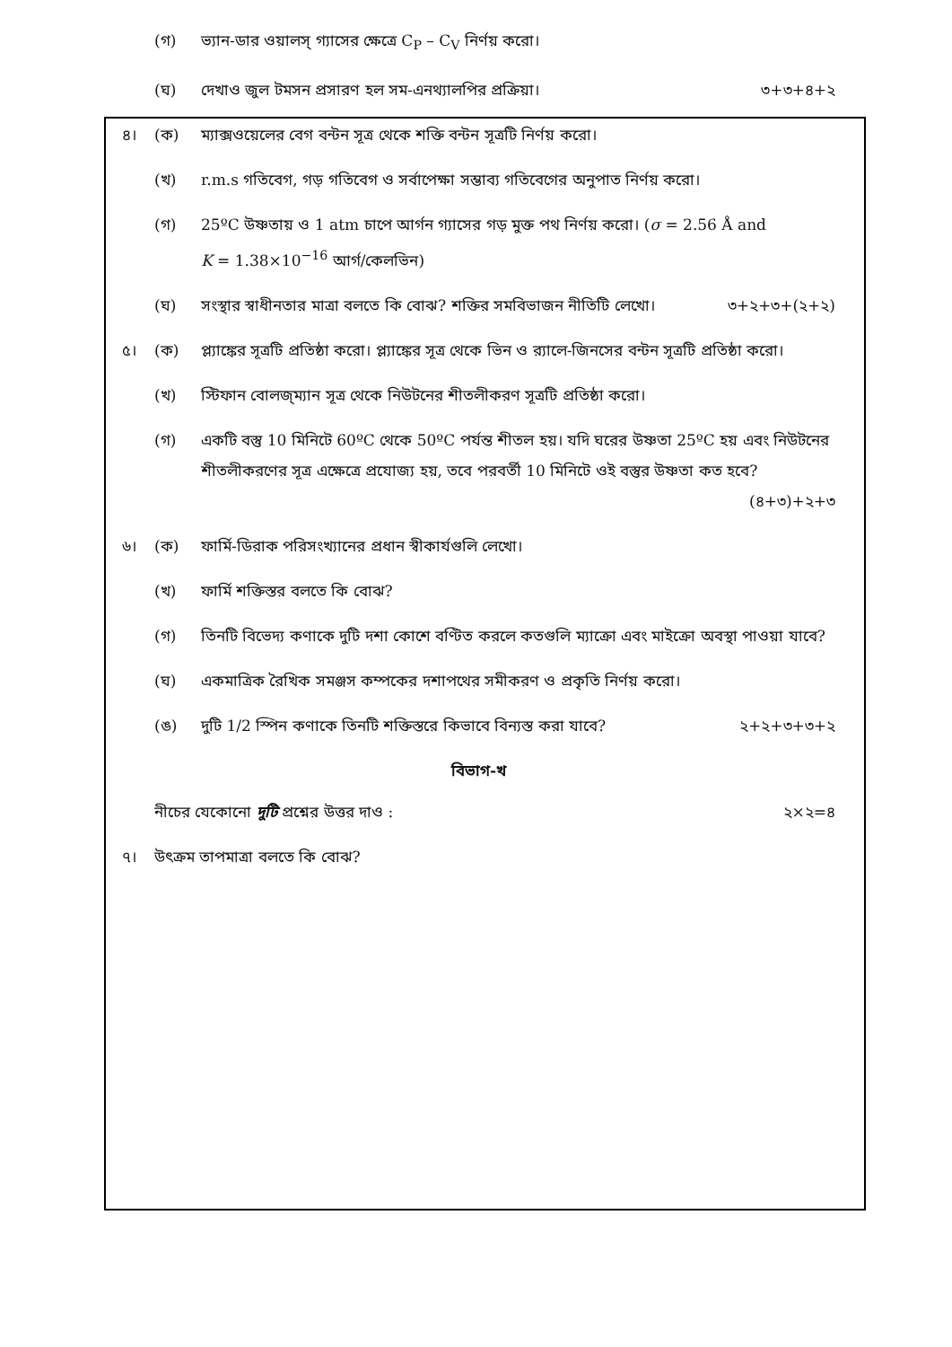(গ) ভ্যান-ডার ওয়ালস্ গ্যাসের ক্ষেত্রে C<sub>P</sub> – C<sub>V</sub> নির্ণয় করো।
(ঘ) দেখাও জুল টমসন প্রসারণ হল সম-এনথ্যালপির প্রক্রিয়া। ৩+৩+৪+২
৪। (ক) ম্যাক্সওয়েলের বেগ বন্টন সূত্র থেকে শক্তি বন্টন সূত্রটি নির্ণয় করো।
(খ) r.m.s গতিবেগ, গড় গতিবেগ ও সর্বাপেক্ষা সম্ভাব্য গতিবেগের অনুপাত নির্ণয় করো।
(গ) 25ºC উষ্ণতায় ও 1 atm চাপে আর্গন গ্যাসের গড় মুক্ত পথ নির্ণয় করো। (σ = 2.56 Å and
K = 1.38×10<sup>−16</sup> আর্গ/কেলভিন)
(ঘ) সংস্থার স্বাধীনতার মাত্রা বলতে কি বোঝ? শক্তির সমবিভাজন নীতিটি লেখো। ৩+২+৩+(২+২)
৫। (ক) প্ল্যাঙ্কের সূত্রটি প্রতিষ্ঠা করো। প্ল্যাঙ্কের সূত্র থেকে ভিন ও র‍্যালে-জিনসের বন্টন সূত্রটি প্রতিষ্ঠা করো।
(খ) স্টিফান বোলজ্‌ম্যান সূত্র থেকে নিউটনের শীতলীকরণ সূত্রটি প্রতিষ্ঠা করো।
(গ) একটি বস্তু 10 মিনিটে 60ºC থেকে 50ºC পর্যন্ত শীতল হয়। যদি ঘরের উষ্ণতা 25ºC হয় এবং নিউটনের শীতলীকরণের সূত্র এক্ষেত্রে প্রযোজ্য হয়, তবে পরবর্তী 10 মিনিটে ওই বস্তুর উষ্ণতা কত হবে? (৪+৩)+২+৩
৬। (ক) ফার্মি-ডিরাক পরিসংখ্যানের প্রধান স্বীকার্যগুলি লেখো।
(খ) ফার্মি শক্তিস্তর বলতে কি বোঝ?
(গ) তিনটি বিভেদ্য কণাকে দুটি দশা কোশে বণ্টিত করলে কতগুলি ম্যাক্রো এবং মাইক্রো অবস্থা পাওয়া যাবে?
(ঘ) একমাত্রিক রৈখিক সমঞ্জস কম্পকের দশাপথের সমীকরণ ও প্রকৃতি নির্ণয় করো।
(ঙ) দুটি 1/2 স্পিন কণাকে তিনটি শক্তিস্তরে কিভাবে বিন্যস্ত করা যাবে? ২+২+৩+৩+২
বিভাগ-খ
নীচের যেকোনো দুটি প্রশ্নের উত্তর দাও : ২×২=৪
৭। উৎক্রম তাপমাত্রা বলতে কি বোঝ?